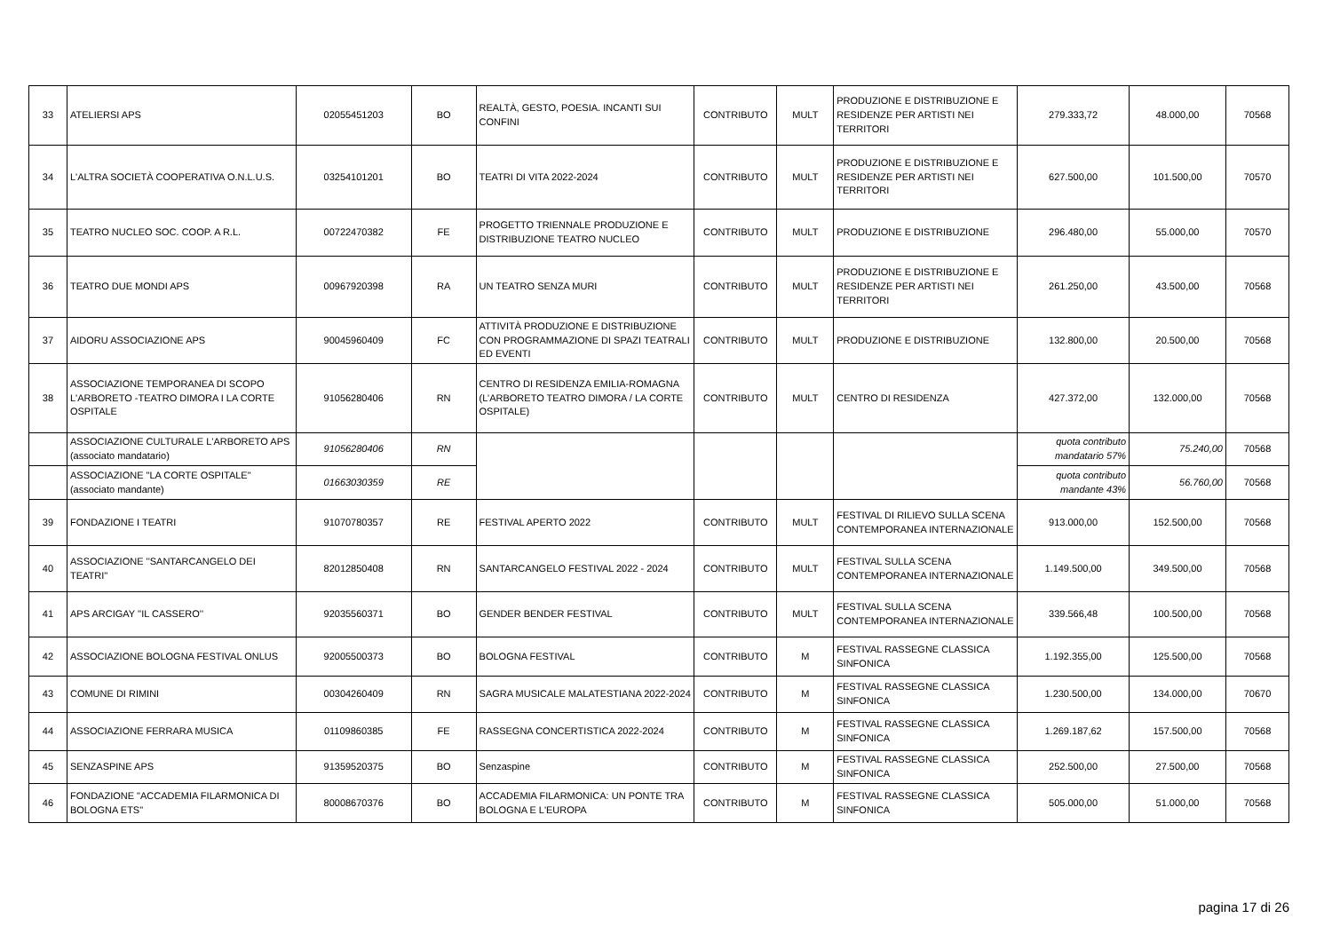| 33 | ATELIERSI APS | 02055451203 | BO | REALTÀ, GESTO, POESIA. INCANTI SUI CONFINI | CONTRIBUTO | MULT | PRODUZIONE E DISTRIBUZIONE E RESIDENZE PER ARTISTI NEI TERRITORI | 279.333,72 | 48.000,00 | 70568 |
| 34 | L'ALTRA SOCIETÀ COOPERATIVA O.N.L.U.S. | 03254101201 | BO | TEATRI DI VITA 2022-2024 | CONTRIBUTO | MULT | PRODUZIONE E DISTRIBUZIONE E RESIDENZE PER ARTISTI NEI TERRITORI | 627.500,00 | 101.500,00 | 70570 |
| 35 | TEATRO NUCLEO SOC. COOP. A R.L. | 00722470382 | FE | PROGETTO TRIENNALE PRODUZIONE E DISTRIBUZIONE TEATRO NUCLEO | CONTRIBUTO | MULT | PRODUZIONE E DISTRIBUZIONE | 296.480,00 | 55.000,00 | 70570 |
| 36 | TEATRO DUE MONDI APS | 00967920398 | RA | UN TEATRO SENZA MURI | CONTRIBUTO | MULT | PRODUZIONE E DISTRIBUZIONE E RESIDENZE PER ARTISTI NEI TERRITORI | 261.250,00 | 43.500,00 | 70568 |
| 37 | AIDORU ASSOCIAZIONE APS | 90045960409 | FC | ATTIVITÀ PRODUZIONE E DISTRIBUZIONE CON PROGRAMMAZIONE DI SPAZI TEATRALI ED EVENTI | CONTRIBUTO | MULT | PRODUZIONE E DISTRIBUZIONE | 132.800,00 | 20.500,00 | 70568 |
| 38 | ASSOCIAZIONE TEMPORANEA DI SCOPO L'ARBORETO -TEATRO DIMORA I LA CORTE OSPITALE | 91056280406 | RN | CENTRO DI RESIDENZA EMILIA-ROMAGNA (L’ARBORETO TEATRO DIMORA / LA CORTE OSPITALE) | CONTRIBUTO | MULT | CENTRO DI RESIDENZA | 427.372,00 | 132.000,00 | 70568 |
| | ASSOCIAZIONE CULTURALE L'ARBORETO APS (associato mandatario) | 91056280406 | RN | | | | | quota contributo mandatario 57% | 75.240,00 | 70568 |
| | ASSOCIAZIONE "LA CORTE OSPITALE" (associato mandante) | 01663030359 | RE | | | | | quota contributo mandante 43% | 56.760,00 | 70568 |
| 39 | FONDAZIONE I TEATRI | 91070780357 | RE | FESTIVAL APERTO 2022 | CONTRIBUTO | MULT | FESTIVAL DI RILIEVO SULLA SCENA CONTEMPORANEA INTERNAZIONALE | 913.000,00 | 152.500,00 | 70568 |
| 40 | ASSOCIAZIONE ''SANTARCANGELO DEI TEATRI'' | 82012850408 | RN | SANTARCANGELO FESTIVAL 2022 - 2024 | CONTRIBUTO | MULT | FESTIVAL SULLA SCENA CONTEMPORANEA INTERNAZIONALE | 1.149.500,00 | 349.500,00 | 70568 |
| 41 | APS ARCIGAY ''IL CASSERO'' | 92035560371 | BO | GENDER BENDER FESTIVAL | CONTRIBUTO | MULT | FESTIVAL SULLA SCENA CONTEMPORANEA INTERNAZIONALE | 339.566,48 | 100.500,00 | 70568 |
| 42 | ASSOCIAZIONE BOLOGNA FESTIVAL ONLUS | 92005500373 | BO | BOLOGNA FESTIVAL | CONTRIBUTO | M | FESTIVAL RASSEGNE CLASSICA SINFONICA | 1.192.355,00 | 125.500,00 | 70568 |
| 43 | COMUNE DI RIMINI | 00304260409 | RN | SAGRA MUSICALE MALATESTIANA 2022-2024 | CONTRIBUTO | M | FESTIVAL RASSEGNE CLASSICA SINFONICA | 1.230.500,00 | 134.000,00 | 70670 |
| 44 | ASSOCIAZIONE FERRARA MUSICA | 01109860385 | FE | RASSEGNA CONCERTISTICA 2022-2024 | CONTRIBUTO | M | FESTIVAL RASSEGNE CLASSICA SINFONICA | 1.269.187,62 | 157.500,00 | 70568 |
| 45 | SENZASPINE APS | 91359520375 | BO | Senzaspine | CONTRIBUTO | M | FESTIVAL RASSEGNE CLASSICA SINFONICA | 252.500,00 | 27.500,00 | 70568 |
| 46 | FONDAZIONE "ACCADEMIA FILARMONICA DI BOLOGNA ETS" | 80008670376 | BO | ACCADEMIA FILARMONICA: UN PONTE TRA BOLOGNA E L'EUROPA | CONTRIBUTO | M | FESTIVAL RASSEGNE CLASSICA SINFONICA | 505.000,00 | 51.000,00 | 70568 |
pagina 17 di 26